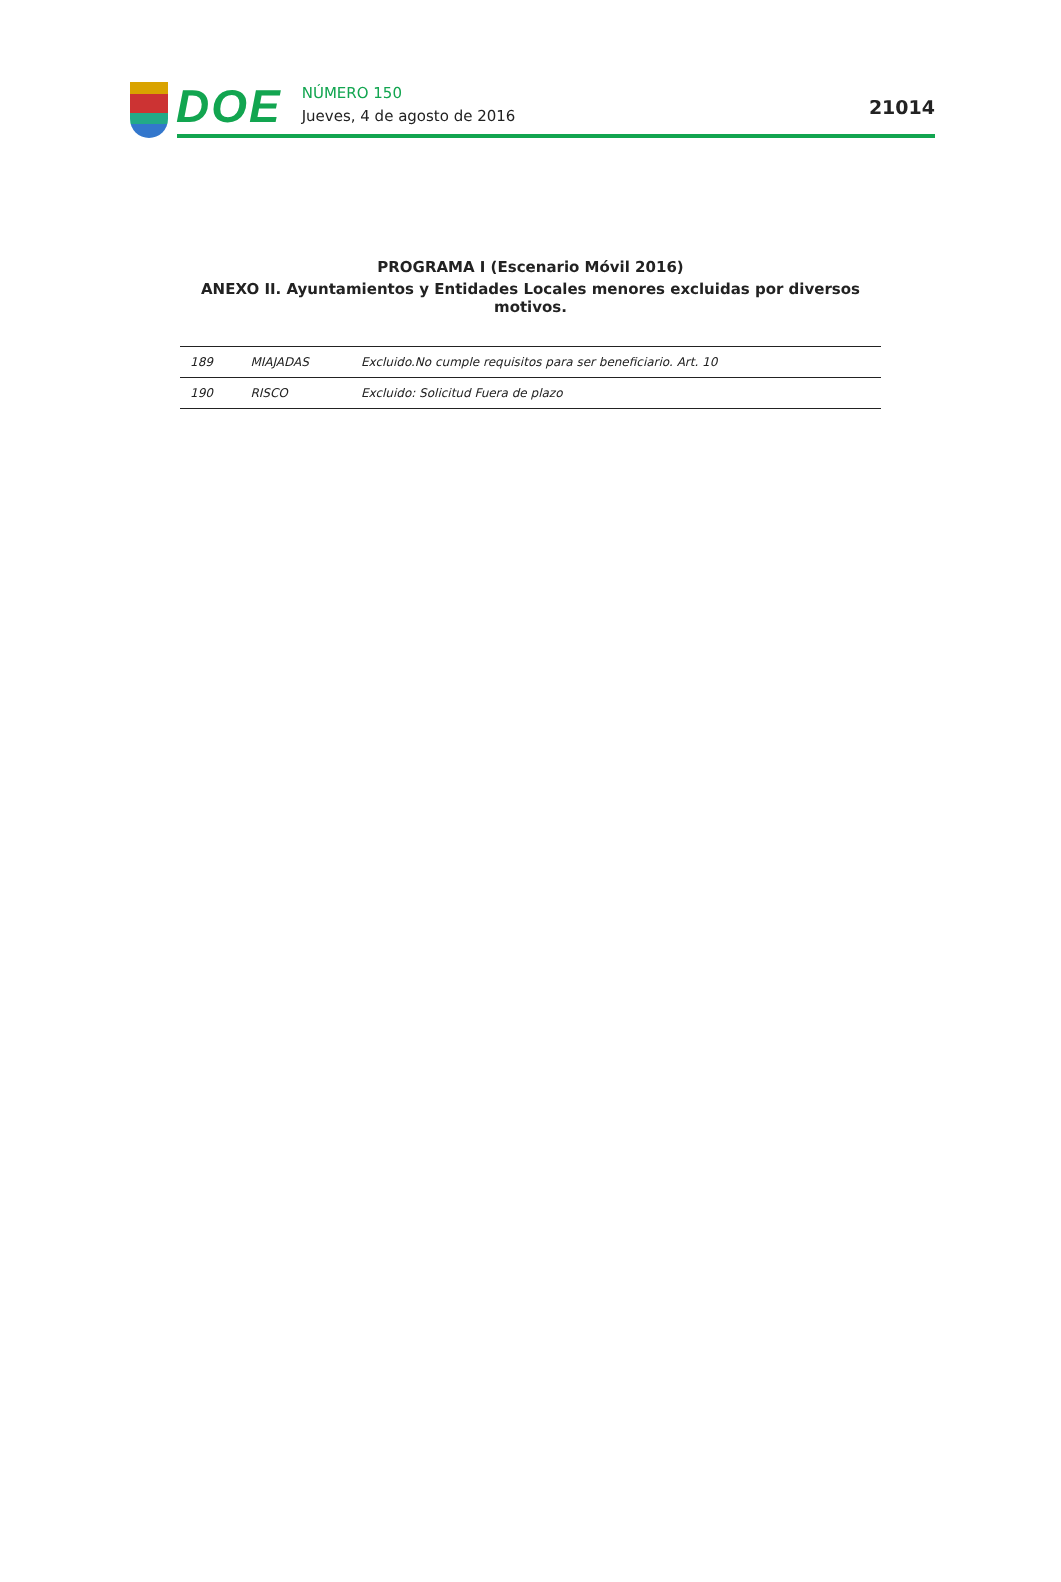DOE
NÚMERO 150
Jueves, 4 de agosto de 2016
21014
PROGRAMA I (Escenario Móvil 2016)
ANEXO II. Ayuntamientos y Entidades Locales menores excluidas por diversos motivos.
| 189 | MIAJADAS | Excluido.No cumple requisitos para ser beneficiario. Art. 10 |
| 190 | RISCO | Excluido: Solicitud Fuera de plazo |